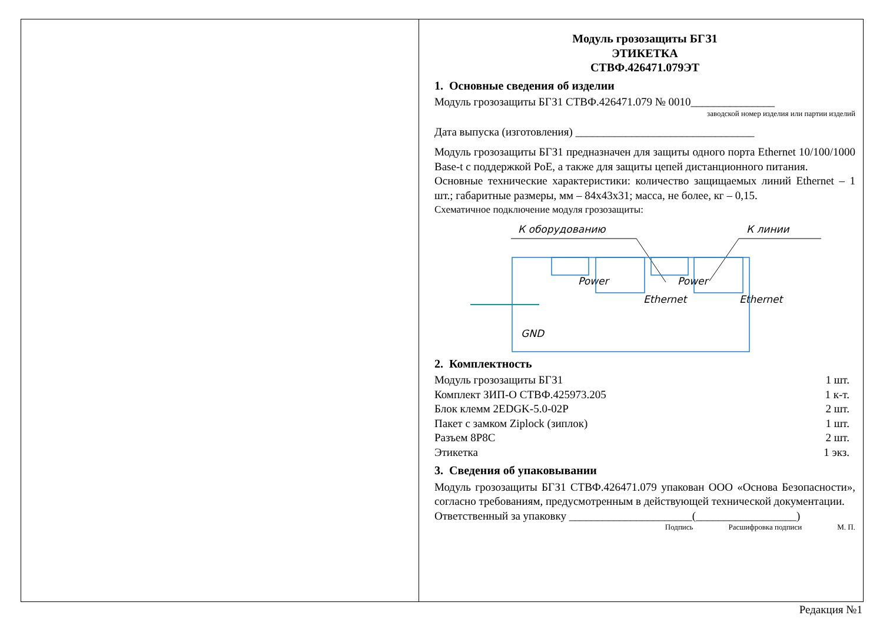Модуль грозозащиты БГЗ1
ЭТИКЕТКА
СТВФ.426471.079ЭТ
1. Основные сведения об изделии
Модуль грозозащиты БГЗ1 СТВФ.426471.079 № 0010_______________
заводской номер изделия или партии изделий
Дата выпуска (изготовления) ________________________________
Модуль грозозащиты БГЗ1 предназначен для защиты одного порта Ethernet 10/100/1000 Base-t с поддержкой PoE, а также для защиты цепей дистанционного питания.
Основные технические характеристики: количество защищаемых линий Ethernet – 1 шт.; габаритные размеры, мм – 84x43x31; масса, не более, кг – 0,15.
Схематичное подключение модуля грозозащиты:
К оборудованию
К линии
Power
Power
Ethernet
Ethernet
GND
2. Комплектность
Модуль грозозащиты БГЗ1 1 шт.
Комплект ЗИП-О СТВФ.425973.205 1 к-т.
Блок клемм 2EDGK-5.0-02P 2 шт.
Пакет с замком Ziplock (зиплок) 1 шт.
Разъем 8P8C 2 шт.
Этикетка 1 экз.
3. Сведения об упаковывании
Модуль грозозащиты БГЗ1 СТВФ.426471.079 упакован ООО «Основа Безопасности», согласно требованиям, предусмотренным в действующей технической документации.
Ответственный за упаковку ______________________(__________________)
Подпись Расшифровка подписи М. П.
Редакция №1